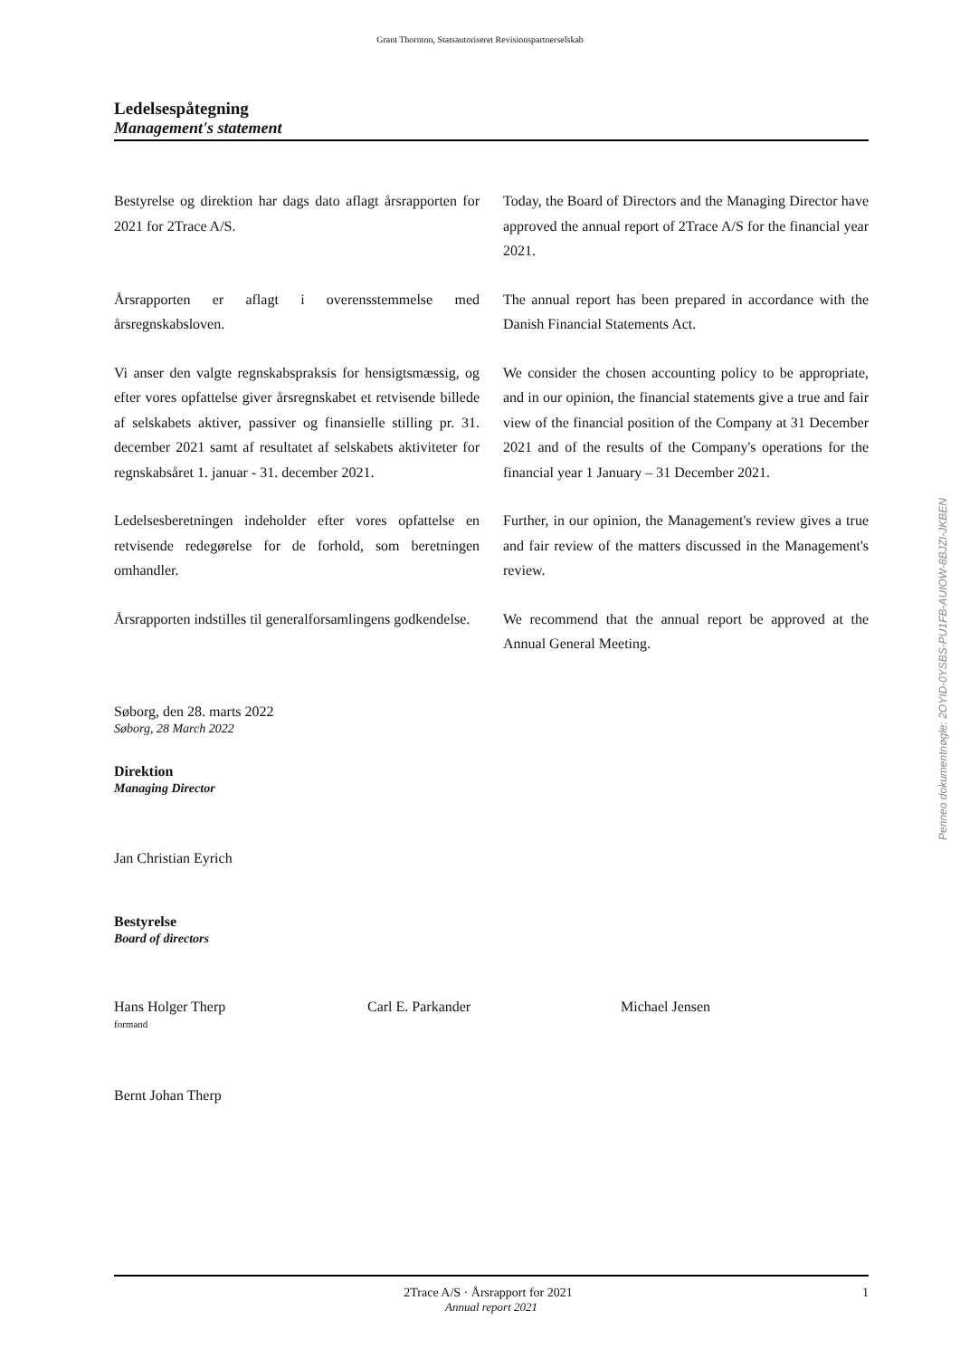Grant Thornton, Statsautoriseret Revisionspartnerselskab
Ledelsespåtegning
Management's statement
Bestyrelse og direktion har dags dato aflagt årsrapporten for 2021 for 2Trace A/S.
Today, the Board of Directors and the Managing Director have approved the annual report of 2Trace A/S for the financial year 2021.
Årsrapporten er aflagt i overensstemmelse med årsregnskabsloven.
The annual report has been prepared in accordance with the Danish Financial Statements Act.
Vi anser den valgte regnskabspraksis for hensigtsmæssig, og efter vores opfattelse giver årsregnskabet et retvisende billede af selskabets aktiver, passiver og finansielle stilling pr. 31. december 2021 samt af resultatet af selskabets aktiviteter for regnskabsåret 1. januar - 31. december 2021.
We consider the chosen accounting policy to be appropriate, and in our opinion, the financial statements give a true and fair view of the financial position of the Company at 31 December 2021 and of the results of the Company's operations for the financial year 1 January – 31 December 2021.
Ledelsesberetningen indeholder efter vores opfattelse en retvisende redegørelse for de forhold, som beretningen omhandler.
Further, in our opinion, the Management's review gives a true and fair review of the matters discussed in the Management's review.
Årsrapporten indstilles til generalforsamlingens godkendelse.
We recommend that the annual report be approved at the Annual General Meeting.
Søborg, den 28. marts 2022
Søborg, 28 March 2022
Direktion
Managing Director
Jan Christian Eyrich
Bestyrelse
Board of directors
Hans Holger Therp
formand
Carl E. Parkander Michael Jensen
Bernt Johan Therp
Penneo dokumentnøgle: 2OYID-0YSBS-PU1FB-AUIOW-8BJZI-JKBEN
2Trace A/S · Årsrapport for 2021 1
Annual report 2021